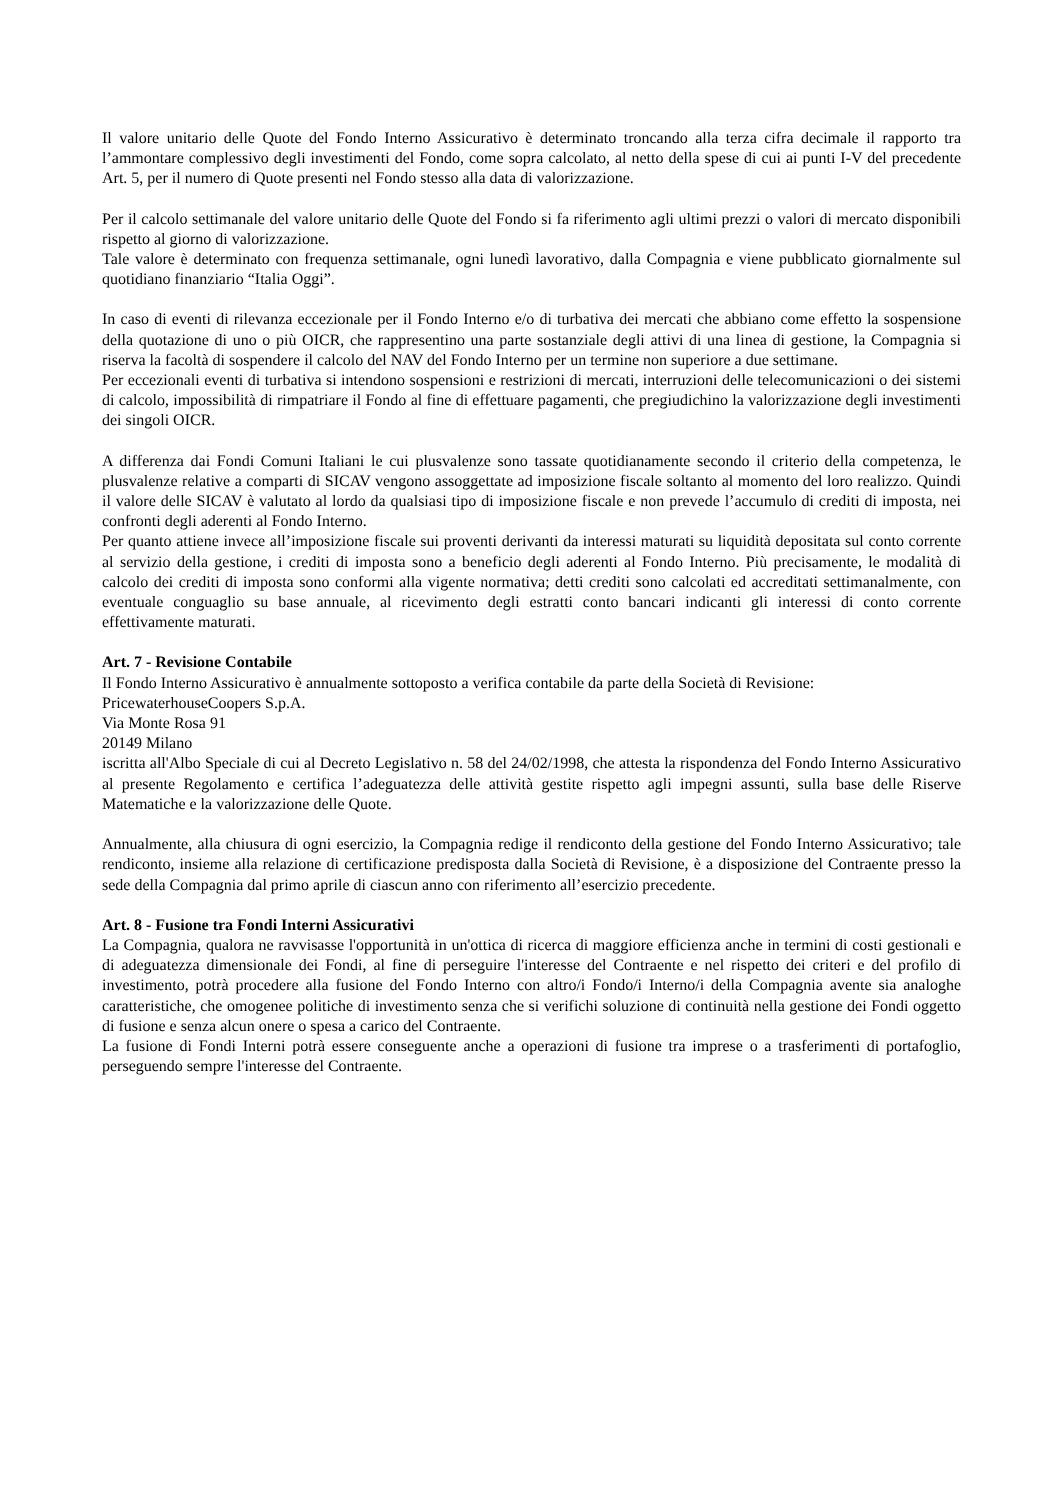Il valore unitario delle Quote del Fondo Interno Assicurativo è determinato troncando alla terza cifra decimale il rapporto tra l’ammontare complessivo degli investimenti del Fondo, come sopra calcolato, al netto della spese di cui ai punti I-V del precedente Art. 5, per il numero di Quote presenti nel Fondo stesso alla data di valorizzazione.
Per il calcolo settimanale del valore unitario delle Quote del Fondo si fa riferimento agli ultimi prezzi o valori di mercato disponibili rispetto al giorno di valorizzazione.
Tale valore è determinato con frequenza settimanale, ogni lunedì lavorativo, dalla Compagnia e viene pubblicato giornalmente sul quotidiano finanziario “Italia Oggi”.
In caso di eventi di rilevanza eccezionale per il Fondo Interno e/o di turbativa dei mercati che abbiano come effetto la sospensione della quotazione di uno o più OICR, che rappresentino una parte sostanziale degli attivi di una linea di gestione, la Compagnia si riserva la facoltà di sospendere il calcolo del NAV del Fondo Interno per un termine non superiore a due settimane.
Per eccezionali eventi di turbativa si intendono sospensioni e restrizioni di mercati, interruzioni delle telecomunicazioni o dei sistemi di calcolo, impossibilità di rimpatriare il Fondo al fine di effettuare pagamenti, che pregiudichino la valorizzazione degli investimenti dei singoli OICR.
A differenza dai Fondi Comuni Italiani le cui plusvalenze sono tassate quotidianamente secondo il criterio della competenza, le plusvalenze relative a comparti di SICAV vengono assoggettate ad imposizione fiscale soltanto al momento del loro realizzo. Quindi il valore delle SICAV è valutato al lordo da qualsiasi tipo di imposizione fiscale e non prevede l’accumulo di crediti di imposta, nei confronti degli aderenti al Fondo Interno.
Per quanto attiene invece all’imposizione fiscale sui proventi derivanti da interessi maturati su liquidità depositata sul conto corrente al servizio della gestione, i crediti di imposta sono a beneficio degli aderenti al Fondo Interno. Più precisamente, le modalità di calcolo dei crediti di imposta sono conformi alla vigente normativa; detti crediti sono calcolati ed accreditati settimanalmente, con eventuale conguaglio su base annuale, al ricevimento degli estratti conto bancari indicanti gli interessi di conto corrente effettivamente maturati.
Art. 7 - Revisione Contabile
Il Fondo Interno Assicurativo è annualmente sottoposto a verifica contabile da parte della Società di Revisione:
PricewaterhouseCoopers S.p.A.
Via Monte Rosa 91
20149 Milano
iscritta all'Albo Speciale di cui al Decreto Legislativo n. 58 del 24/02/1998, che attesta la rispondenza del Fondo Interno Assicurativo al presente Regolamento e certifica l’adeguatezza delle attività gestite rispetto agli impegni assunti, sulla base delle Riserve Matematiche e la valorizzazione delle Quote.
Annualmente, alla chiusura di ogni esercizio, la Compagnia redige il rendiconto della gestione del Fondo Interno Assicurativo; tale rendiconto, insieme alla relazione di certificazione predisposta dalla Società di Revisione, è a disposizione del Contraente presso la sede della Compagnia dal primo aprile di ciascun anno con riferimento all’esercizio precedente.
Art. 8 - Fusione tra Fondi Interni Assicurativi
La Compagnia, qualora ne ravvisasse l'opportunità in un'ottica di ricerca di maggiore efficienza anche in termini di costi gestionali e di adeguatezza dimensionale dei Fondi, al fine di perseguire l'interesse del Contraente e nel rispetto dei criteri e del profilo di investimento, potrà procedere alla fusione del Fondo Interno con altro/i Fondo/i Interno/i della Compagnia avente sia analoghe caratteristiche, che omogenee politiche di investimento senza che si verifichi soluzione di continuità nella gestione dei Fondi oggetto di fusione e senza alcun onere o spesa a carico del Contraente.
La fusione di Fondi Interni potrà essere conseguente anche a operazioni di fusione tra imprese o a trasferimenti di portafoglio, perseguendo sempre l'interesse del Contraente.